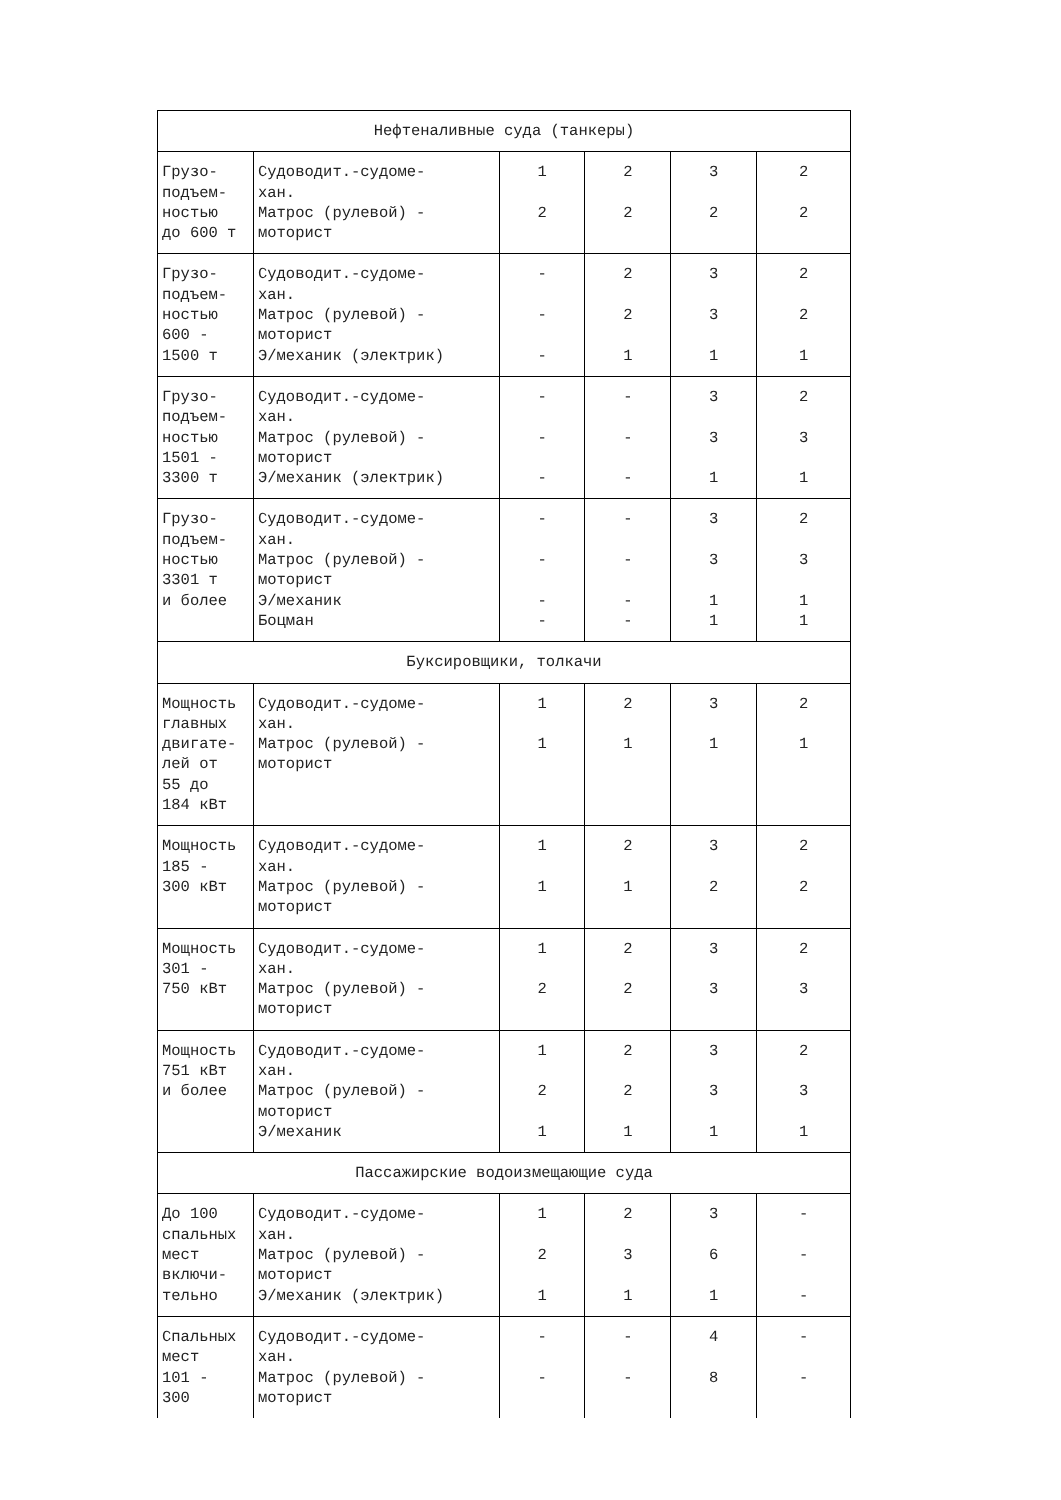| Нефтеналивные суда (танкеры) | | | | | |
| Грузо- подъем- ностью до 600 т | Судоводит.-судоме- хан. Матрос (рулевой) - моторист | 1 2 | 2 2 | 3 2 | 2 2 |
| Грузо- подъем- ностью 600 - 1500 т | Судоводит.-судоме- хан. Матрос (рулевой) - моторист Э/механик (электрик) | - - - | 2 2 1 | 3 3 1 | 2 2 1 |
| Грузо- подъем- ностью 1501 - 3300 т | Судоводит.-судоме- хан. Матрос (рулевой) - моторист Э/механик (электрик) | - - - | - - - | 3 3 1 | 2 3 1 |
| Грузо- подъем- ностью 3301 т и более | Судоводит.-судоме- хан. Матрос (рулевой) - моторист Э/механик Боцман | - - - - | - - - - | 3 3 1 1 | 2 3 1 1 |
| Буксировщики, толкачи | | | | | |
| Мощность главных двигате- лей от 55 до 184 кВт | Судоводит.-судоме- хан. Матрос (рулевой) - моторист | 1 1 | 2 1 | 3 1 | 2 1 |
| Мощность 185 - 300 кВт | Судоводит.-судоме- хан. Матрос (рулевой) - моторист | 1 1 | 2 1 | 3 2 | 2 2 |
| Мощность 301 - 750 кВт | Судоводит.-судоме- хан. Матрос (рулевой) - моторист | 1 2 | 2 2 | 3 3 | 2 3 |
| Мощность 751 кВт и более | Судоводит.-судоме- хан. Матрос (рулевой) - моторист Э/механик | 1 2 1 | 2 2 1 | 3 3 1 | 2 3 1 |
| Пассажирские водоизмещающие суда | | | | | |
| До 100 спальных мест включи- тельно | Судоводит.-судоме- хан. Матрос (рулевой) - моторист Э/механик (электрик) | 1 2 1 | 2 3 1 | 3 6 1 | - - - |
| Спальных мест 101 - 300 | Судоводит.-судоме- хан. Матрос (рулевой) - моторист | - - | - - | 4 8 | - - |